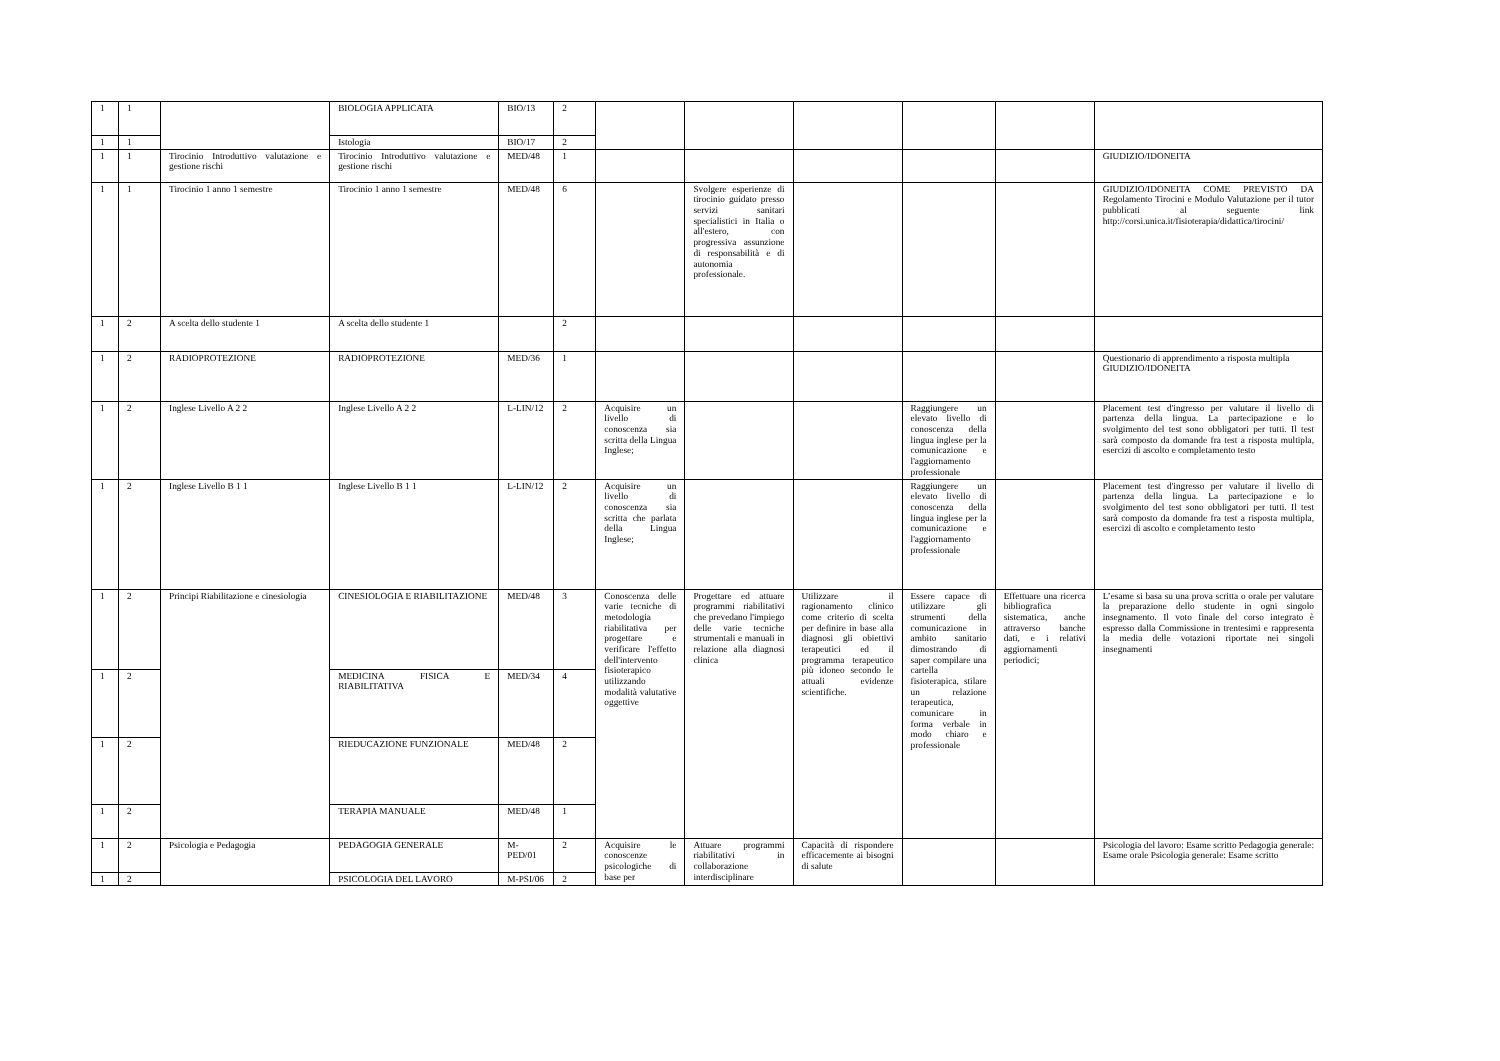| 1 | 1 | | BIOLOGIA APPLICATA | BIO/13 | 2 | | | | | | |
| 1 | 1 | | Istologia | BIO/17 | 2 | | | | | | |
| 1 | 1 | Tirocinio Introduttivo valutazione e gestione rischi | Tirocinio Introduttivo valutazione e gestione rischi | MED/48 | 1 | | | | | | GIUDIZIO/IDONEITA |
| 1 | 1 | Tirocinio 1 anno 1 semestre | Tirocinio 1 anno 1 semestre | MED/48 | 6 | | Svolgere esperienze di tirocinio guidato presso servizi sanitari specialistici in Italia o all'estero, con progressiva assunzione di responsabilità e di autonomia professionale. | | | | GIUDIZIO/IDONEITA COME PREVISTO DA Regolamento Tirocini e Modulo Valutazione per il tutor pubblicati al seguente link http://corsi.unica.it/fisioterapia/didattica/tirocini/ |
| 1 | 2 | A scelta dello studente 1 | A scelta dello studente 1 | | 2 | | | | | | |
| 1 | 2 | RADIOPROTEZIONE | RADIOPROTEZIONE | MED/36 | 1 | | | | | | Questionario di apprendimento a risposta multipla GIUDIZIO/IDONEITA |
| 1 | 2 | Inglese Livello A 2 2 | Inglese Livello A 2 2 | L-LIN/12 | 2 | Acquisire un livello di conoscenza sia scritta della Lingua Inglese; | | | Raggiungere un elevato livello di conoscenza della lingua inglese per la comunicazione e l'aggiornamento professionale | | Placement test d'ingresso per valutare il livello di partenza della lingua. La partecipazione e lo svolgimento del test sono obbligatori per tutti. Il test sarà composto da domande fra test a risposta multipla, esercizi di ascolto e completamento testo |
| 1 | 2 | Inglese Livello B 1 1 | Inglese Livello B 1 1 | L-LIN/12 | 2 | Acquisire un livello di conoscenza sia scritta che parlata della Lingua Inglese; | | | Raggiungere un elevato livello di conoscenza della lingua inglese per la comunicazione e l'aggiornamento professionale | | Placement test d'ingresso per valutare il livello di partenza della lingua. La partecipazione e lo svolgimento del test sono obbligatori per tutti. Il test sarà composto da domande fra test a risposta multipla, esercizi di ascolto e completamento testo |
| 1 | 2 | Principi Riabilitazione e cinesiologia | CINESIOLOGIA E RIABILITAZIONE | MED/48 | 3 | Conoscenza delle varie tecniche di metodologia riabilitativa per progettare e verificare l'effetto dell'intervento fisioterapico utilizzando modalità valutative oggettive | Progettare ed attuare programmi riabilitativi che prevedano l'impiego delle varie tecniche strumentali e manuali in relazione alla diagnosi clinica | Utilizzare il ragionamento clinico come criterio di scelta per definire in base alla diagnosi gli obiettivi terapeutici ed il programma terapeutico più idoneo secondo le attuali evidenze scientifiche. | Essere capace di utilizzare gli strumenti della comunicazione in ambito sanitario dimostrando di saper compilare una cartella fisioterapica, stilare un relazione terapeutica, comunicare in forma verbale in modo chiaro e professionale | Effettuare una ricerca bibliografica sistematica, anche attraverso banche dati, e i relativi aggiornamenti periodici; | L’esame si basa su una prova scritta o orale per valutare la preparazione dello studente in ogni singolo insegnamento. Il voto finale del corso integrato è espresso dalla Commissione in trentesimi e rappresenta la media delle votazioni riportate nei singoli insegnamenti |
| 1 | 2 | | MEDICINA FISICA E RIABILITATIVA | MED/34 | 4 | | | | | | |
| 1 | 2 | | RIEDUCAZIONE FUNZIONALE | MED/48 | 2 | | | | | | |
| 1 | 2 | | TERAPIA MANUALE | MED/48 | 1 | | | | | | |
| 1 | 2 | Psicologia e Pedagogia | PEDAGOGIA GENERALE | M-PED/01 | 2 | Acquisire le conoscenze psicologiche di base per | Attuare programmi riabilitativi in collaborazione interdisciplinare | Capacità di rispondere efficacemente ai bisogni di salute | | | Psicologia del lavoro: Esame scritto Pedagogia generale: Esame orale Psicologia generale: Esame scritto |
| 1 | 2 | | PSICOLOGIA DEL LAVORO | M-PSI/06 | 2 | | | | | | |